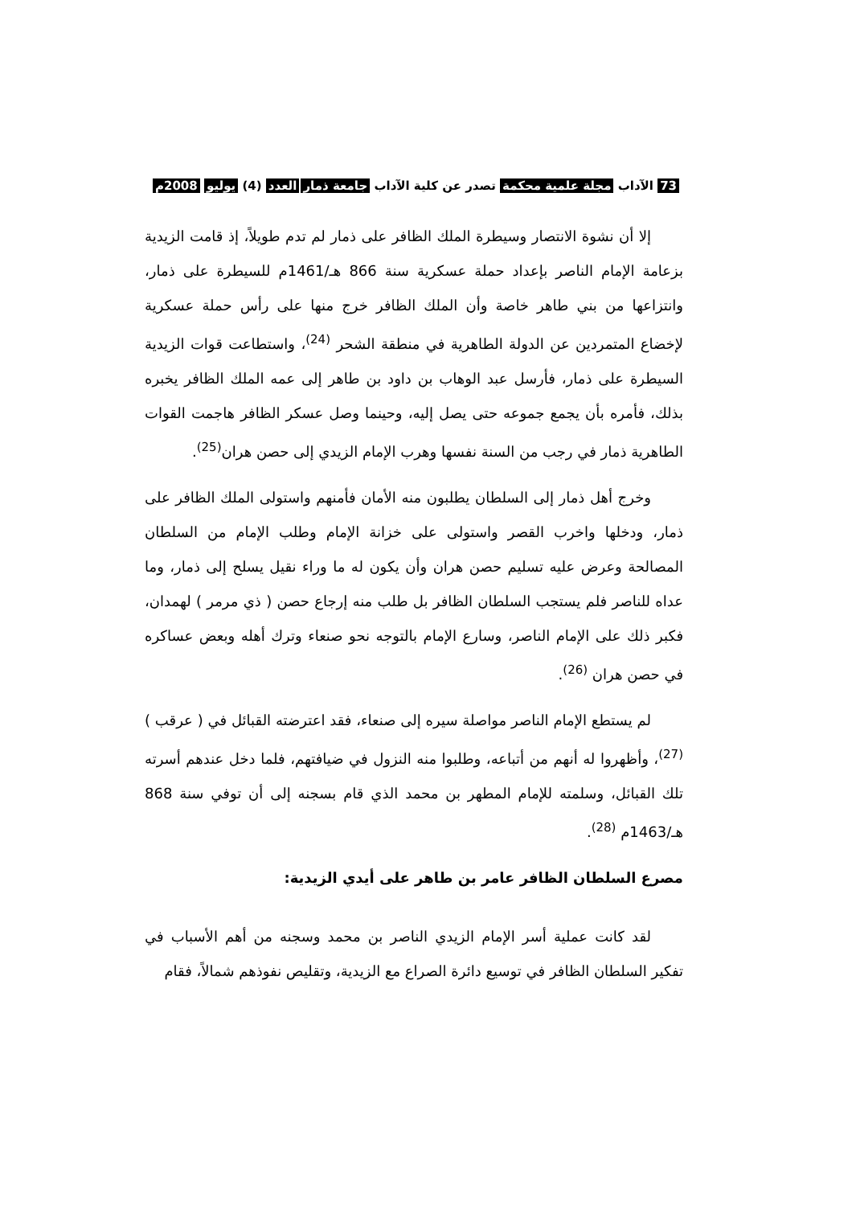73 الآداب مجلة علمية محكمة تصدر عن كلية الآداب جامعة ذمار العدد (4) يوليو 2008م
إلا أن نشوة الانتصار وسيطرة الملك الظافر على ذمار لم تدم طويلاً، إذ قامت الزيدية بزعامة الإمام الناصر بإعداد حملة عسكرية سنة 866 هـ/1461م للسيطرة على ذمار، وانتزاعها من بني طاهر خاصة وأن الملك الظافر خرج منها على رأس حملة عسكرية لإخضاع المتمردين عن الدولة الطاهرية في منطقة الشحر <sup>(24)</sup>، واستطاعت قوات الزيدية السيطرة على ذمار، فأرسل عبد الوهاب بن داود بن طاهر إلى عمه الملك الظافر يخبره بذلك، فأمره بأن يجمع جموعه حتى يصل إليه، وحينما وصل عسكر الظافر هاجمت القوات الطاهرية ذمار في رجب من السنة نفسها وهرب الإمام الزيدي إلى حصن هران<sup>(25)</sup>.
وخرج أهل ذمار إلى السلطان يطلبون منه الأمان فأمنهم واستولى الملك الظافر على ذمار، ودخلها واخرب القصر واستولى على خزانة الإمام وطلب الإمام من السلطان المصالحة وعرض عليه تسليم حصن هران وأن يكون له ما وراء نقيل يسلح إلى ذمار، وما عداه للناصر فلم يستجب السلطان الظافر بل طلب منه إرجاع حصن ( ذي مرمر ) لهمدان، فكبر ذلك على الإمام الناصر، وسارع الإمام بالتوجه نحو صنعاء وترك أهله وبعض عساكره في حصن هران <sup>(26)</sup>.
لم يستطع الإمام الناصر مواصلة سيره إلى صنعاء، فقد اعترضته القبائل في ( عرقب ) <sup>(27)</sup>، وأظهروا له أنهم من أتباعه، وطلبوا منه النزول في ضيافتهم، فلما دخل عندهم أسرته تلك القبائل، وسلمته للإمام المطهر بن محمد الذي قام بسجنه إلى أن توفي سنة 868 هـ/1463م <sup>(28)</sup>.
مصرع السلطان الظافر عامر بن طاهر على أيدي الزيدية:
لقد كانت عملية أسر الإمام الزيدي الناصر بن محمد وسجنه من أهم الأسباب في تفكير السلطان الظافر في توسيع دائرة الصراع مع الزيدية، وتقليص نفوذهم شمالاً، فقام